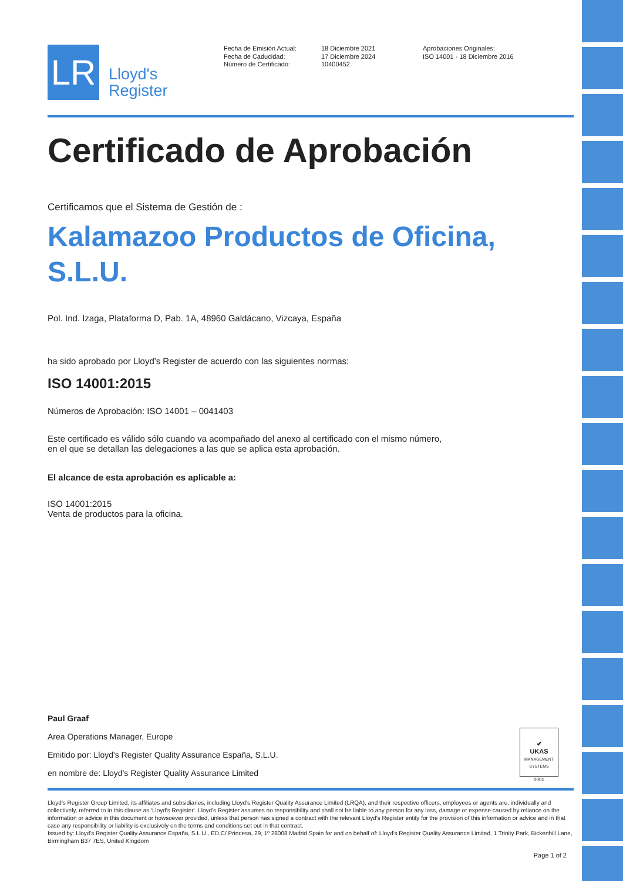LR
Lloyd's
Register
Fecha de Emisión Actual:
Fecha de Caducidad:
Número de Certificado:
18 Diciembre 2021
17 Diciembre 2024
10400452
Aprobaciones Originales:
ISO 14001 - 18 Diciembre 2016
Certificado de Aprobación
Certificamos que el Sistema de Gestión de :
Kalamazoo Productos de Oficina, S.L.U.
Pol. Ind. Izaga, Plataforma D, Pab. 1A, 48960 Galdácano, Vizcaya, España
ha sido aprobado por Lloyd's Register de acuerdo con las siguientes normas:
ISO 14001:2015
Números de Aprobación: ISO 14001 – 0041403
Este certificado es válido sólo cuando va acompañado del anexo al certificado con el mismo número,
en el que se detallan las delegaciones a las que se aplica esta aprobación.
El alcance de esta aprobación es aplicable a:
ISO 14001:2015
Venta de productos para la oficina.
Paul Graaf
Area Operations Manager, Europe
Emitido por: Lloyd's Register Quality Assurance España, S.L.U.
en nombre de: Lloyd's Register Quality Assurance Limited
✔
UKAS
MANAGEMENT SYSTEMS
0001
Lloyd's Register Group Limited, its affiliates and subsidiaries, including Lloyd's Register Quality Assurance Limited (LRQA), and their respective officers, employees or agents are, individually and collectively, referred to in this clause as 'Lloyd's Register'. Lloyd's Register assumes no responsibility and shall not be liable to any person for any loss, damage or expense caused by reliance on the information or advice in this document or howsoever provided, unless that person has signed a contract with the relevant Lloyd's Register entity for the provision of this information or advice and in that case any responsibility or liability is exclusively on the terms and conditions set out in that contract.
Issued by: Lloyd's Register Quality Assurance España, S.L.U., ED,C/ Princesa, 29, 1º 28008 Madrid Spain for and on behalf of: Lloyd's Register Quality Assurance Limited, 1 Trinity Park, Bickenhill Lane, Birmingham B37 7ES, United Kingdom
Page 1 of 2